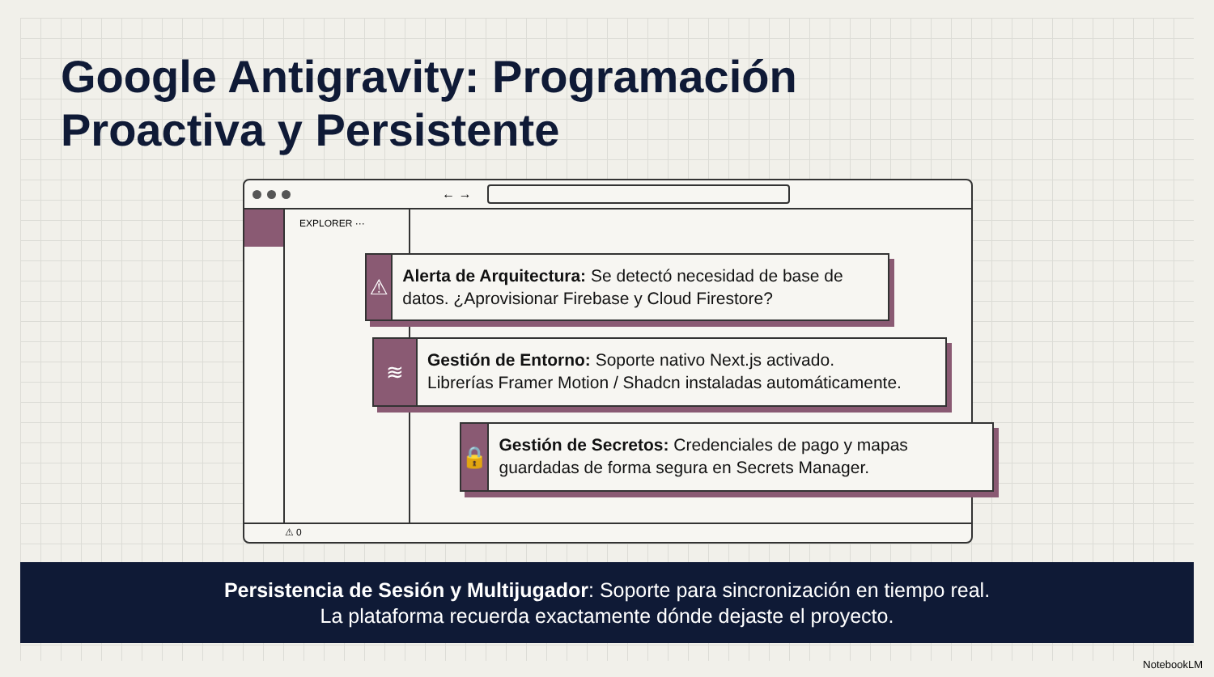Google Antigravity: Programación
Proactiva y Persistente
← →
EXPLORER ···
⚠ 0
⚠
Alerta de Arquitectura: Se detectó necesidad de base de datos. ¿Aprovisionar Firebase y Cloud Firestore?
≋
Gestión de Entorno: Soporte nativo Next.js activado.
Librerías Framer Motion / Shadcn instaladas automáticamente.
🔒
Gestión de Secretos: Credenciales de pago y mapas guardadas de forma segura en Secrets Manager.
Persistencia de Sesión y Multijugador: Soporte para sincronización en tiempo real.
La plataforma recuerda exactamente dónde dejaste el proyecto.
NotebookLM